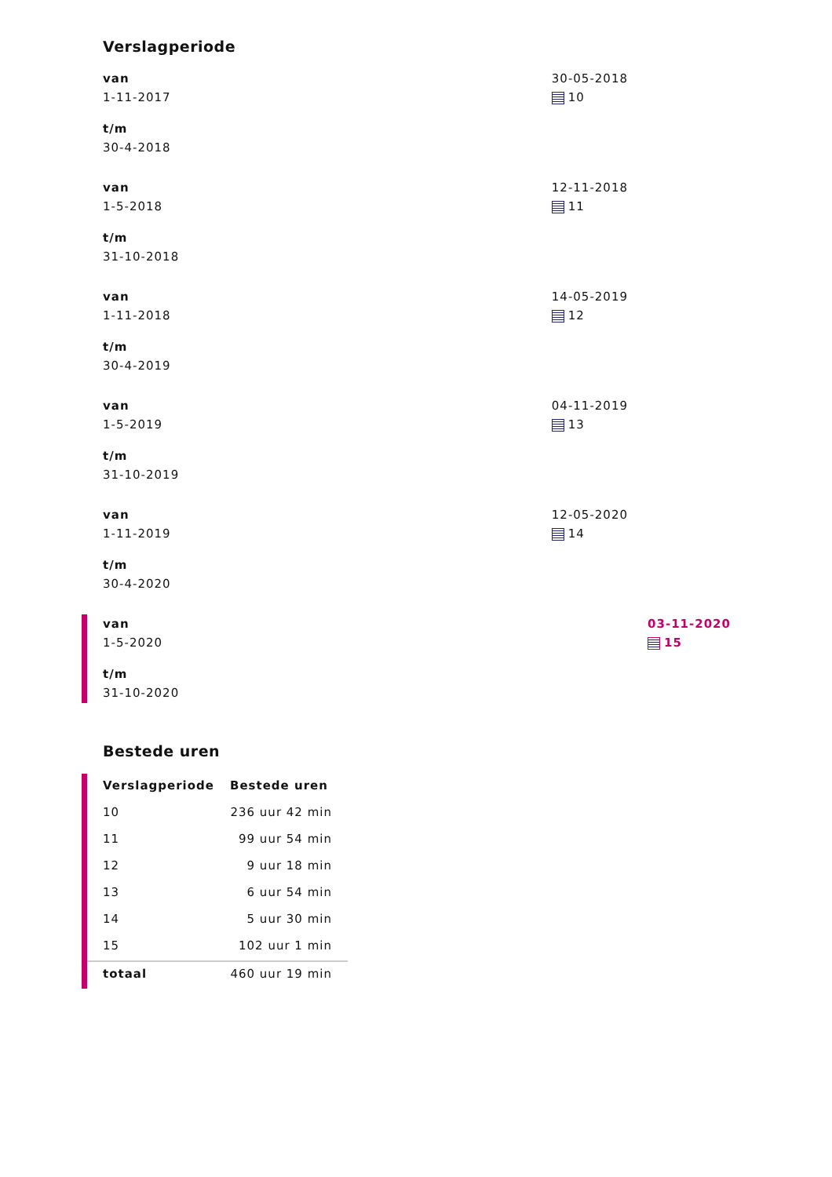Verslagperiode
van
1-11-2017
t/m
30-4-2018
30-05-2018
10
van
1-5-2018
t/m
31-10-2018
12-11-2018
11
van
1-11-2018
t/m
30-4-2019
14-05-2019
12
van
1-5-2019
t/m
31-10-2019
04-11-2019
13
van
1-11-2019
t/m
30-4-2020
12-05-2020
14
van
1-5-2020
t/m
31-10-2020
03-11-2020
15
Bestede uren
| Verslagperiode | Bestede uren |
| --- | --- |
| 10 | 236 uur 42 min |
| 11 | 99 uur 54 min |
| 12 | 9 uur 18 min |
| 13 | 6 uur 54 min |
| 14 | 5 uur 30 min |
| 15 | 102 uur 1 min |
| totaal | 460 uur 19 min |